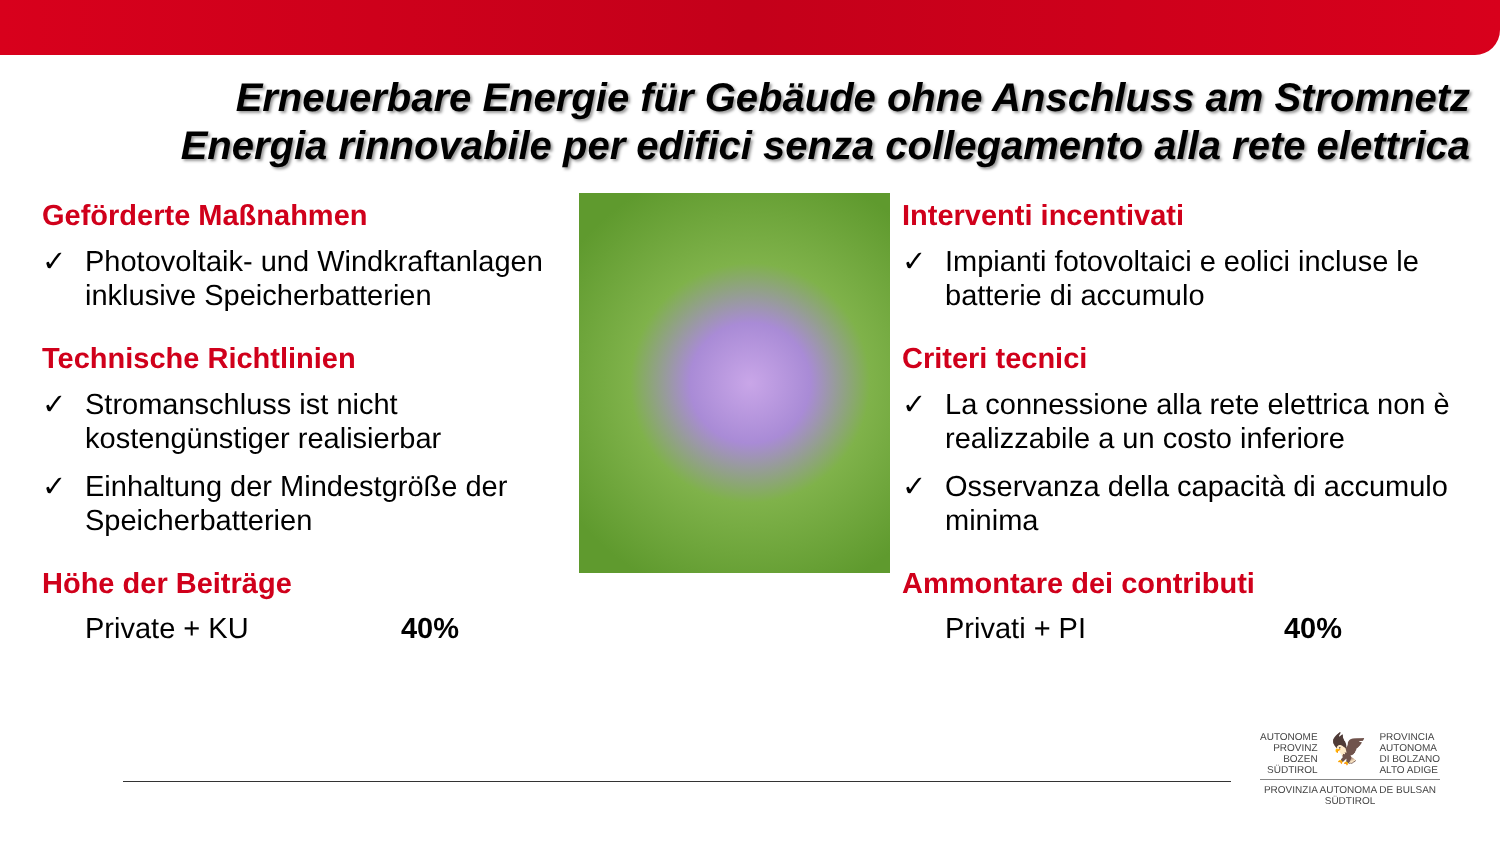Erneuerbare Energie für Gebäude ohne Anschluss am Stromnetz
Energia rinnovabile per edifici senza collegamento alla rete elettrica
Geförderte Maßnahmen
✓ Photovoltaik- und Windkraftanlagen inklusive Speicherbatterien
Technische Richtlinien
✓ Stromanschluss ist nicht kostengünstiger realisierbar
✓ Einhaltung der Mindestgröße der Speicherbatterien
Höhe der Beiträge
Private + KU 40%
Interventi incentivati
✓ Impianti fotovoltaici e eolici incluse le batterie di accumulo
Criteri tecnici
✓ La connessione alla rete elettrica non è realizzabile a un costo inferiore
✓ Osservanza della capacità di accumulo minima
Ammontare dei contributi
Privati + PI 40%
AUTONOME
PROVINZ
BOZEN
SÜDTIROL 🦅 PROVINCIA
AUTONOMA
DI BOLZANO
ALTO ADIGE
PROVINZIA AUTONOMA DE BULSAN
SÜDTIROL